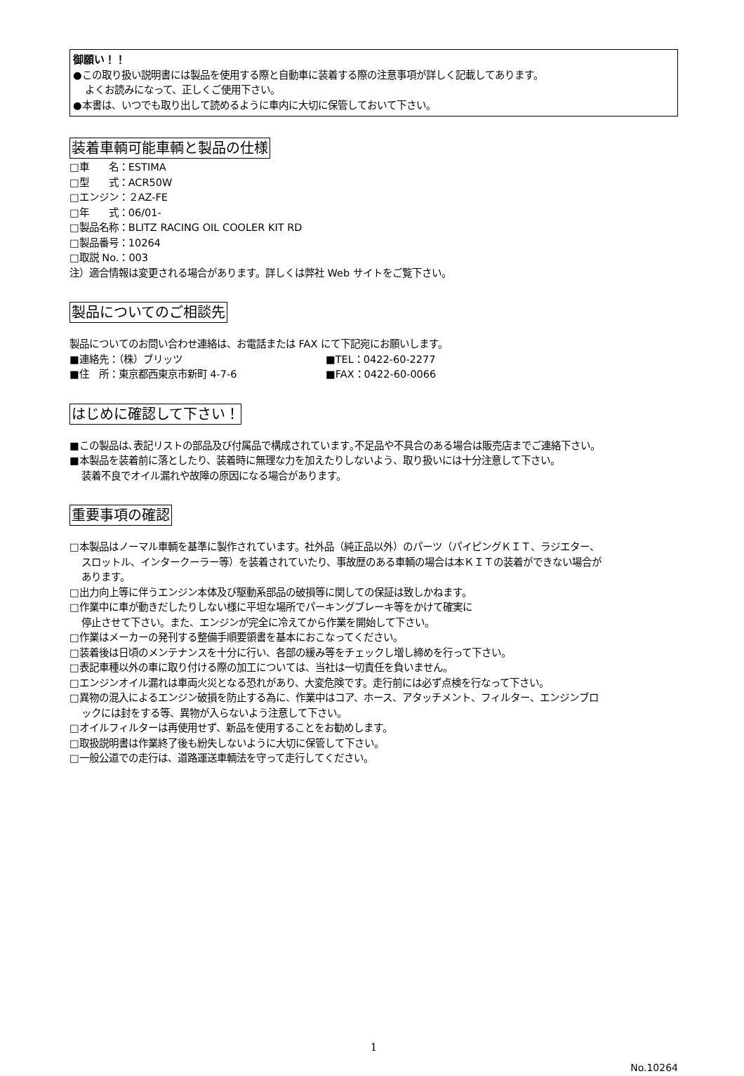御願い！！
●この取り扱い説明書には製品を使用する際と自動車に装着する際の注意事項が詳しく記載してあります。
よくお読みになって、正しくご使用下さい。
●本書は、いつでも取り出して読めるように車内に大切に保管しておいて下さい。
装着車輌可能車輌と製品の仕様
□車　　名：ESTIMA
□型　　式：ACR50W
□エンジン：２AZ-FE
□年　　式：06/01-
□製品名称：BLITZ RACING OIL COOLER KIT RD
□製品番号：10264
□取説 No.：003
注）適合情報は変更される場合があります。詳しくは弊社 Web サイトをご覧下さい。
製品についてのご相談先
製品についてのお問い合わせ連絡は、お電話または FAX にて下記宛にお願いします。
■連絡先：（株）ブリッツ ■TEL：0422-60-2277
■住　所：東京都西東京市新町 4-7-6 ■FAX：0422-60-0066
はじめに確認して下さい！
■この製品は､表記リストの部品及び付属品で構成されています｡不足品や不具合のある場合は販売店までご連絡下さい。
■本製品を装着前に落としたり、装着時に無理な力を加えたりしないよう、取り扱いには十分注意して下さい。
装着不良でオイル漏れや故障の原因になる場合があります。
重要事項の確認
□本製品はノーマル車輌を基準に製作されています。社外品（純正品以外）のパーツ（パイピングＫＩＴ、ラジエター、
スロットル、インタークーラー等）を装着されていたり、事故歴のある車輌の場合は本ＫＩＴの装着ができない場合が
あります。
□出力向上等に伴うエンジン本体及び駆動系部品の破損等に関しての保証は致しかねます。
□作業中に車が動きだしたりしない様に平坦な場所でパーキングブレーキ等をかけて確実に
停止させて下さい。また、エンジンが完全に冷えてから作業を開始して下さい。
□作業はメーカーの発刊する整備手順要領書を基本におこなってください。
□装着後は日頃のメンテナンスを十分に行い、各部の緩み等をチェックし増し締めを行って下さい。
□表記車種以外の車に取り付ける際の加工については、当社は一切責任を負いません。
□エンジンオイル漏れは車両火災となる恐れがあり、大変危険です。走行前には必ず点検を行なって下さい。
□異物の混入によるエンジン破損を防止する為に、作業中はコア、ホース、アタッチメント、フィルター、エンジンブロ
ックには封をする等、異物が入らないよう注意して下さい。
□オイルフィルターは再使用せず、新品を使用することをお勧めします。
□取扱説明書は作業終了後も紛失しないように大切に保管して下さい。
□一般公道での走行は、道路運送車輌法を守って走行してください。
1
No.10264